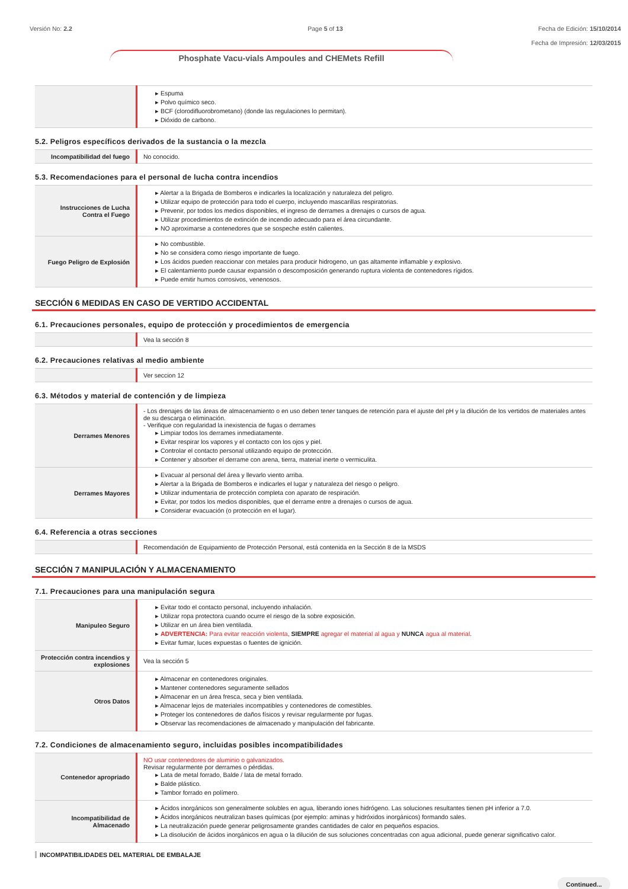Versión No: 2.2 Page 5 of 13 Fecha de Edición: 15/10/2014
Fecha de Impresión: 12/03/2015
Phosphate Vacu-vials Ampoules and CHEMets Refill
| | ▸ Espuma ▸ Polvo químico seco. ▸ BCF (clorodifluorobrometano) (donde las regulaciones lo permitan). ▸ Dióxido de carbono. |
5.2. Peligros específicos derivados de la sustancia o la mezcla
| Incompatibilidad del fuego | No conocido. |
5.3. Recomendaciones para el personal de lucha contra incendios
| Instrucciones de Lucha Contra el Fuego | ▸ Alertar a la Brigada de Bomberos e indicarles la localización y naturaleza del peligro. ▸ Utilizar equipo de protección para todo el cuerpo, incluyendo mascarillas respiratorias. ▸ Prevenir, por todos los medios disponibles, el ingreso de derrames a drenajes o cursos de agua. ▸ Utilizar procedimientos de extinción de incendio adecuado para el área circundante. ▸ NO aproximarse a contenedores que se sospeche estén calientes. |
| Fuego Peligro de Explosión | ▸ No combustible. ▸ No se considera como riesgo importante de fuego. ▸ Los ácidos pueden reaccionar con metales para producir hidrogeno, un gas altamente inflamable y explosivo. ▸ El calentamiento puede causar expansión o descomposición generando ruptura violenta de contenedores rígidos. ▸ Puede emitir humos corrosivos, venenosos. |
SECCIÓN 6 MEDIDAS EN CASO DE VERTIDO ACCIDENTAL
6.1. Precauciones personales, equipo de protección y procedimientos de emergencia
| | Vea la sección 8 |
6.2. Precauciones relativas al medio ambiente
| | Ver seccion 12 |
6.3. Métodos y material de contención y de limpieza
| Derrames Menores | - Los drenajes de las áreas de almacenamiento o en uso deben tener tanques de retención para el ajuste del pH y la dilución de los vertidos de materiales antes de su descarga o eliminación. - Verifique con regularidad la inexistencia de fugas o derrames ▸ Limpiar todos los derrames inmediatamente. ▸ Evitar respirar los vapores y el contacto con los ojos y piel. ▸ Controlar el contacto personal utilizando equipo de protección. ▸ Contener y absorber el derrame con arena, tierra, material inerte o vermiculita. |
| Derrames Mayores | ▸ Evacuar al personal del área y llevarlo viento arriba. ▸ Alertar a la Brigada de Bomberos e indicarles el lugar y naturaleza del riesgo o peligro. ▸ Utilizar indumentaria de protección completa con aparato de respiración. ▸ Evitar, por todos los medios disponibles, que el derrame entre a drenajes o cursos de agua. ▸ Considerar evacuación (o protección en el lugar). |
6.4. Referencia a otras secciones
| | Recomendación de Equipamiento de Protección Personal, está contenida en la Sección 8 de la MSDS |
SECCIÓN 7 MANIPULACIÓN Y ALMACENAMIENTO
7.1. Precauciones para una manipulación segura
| Manipuleo Seguro | ▸ Evitar todo el contacto personal, incluyendo inhalación. ▸ Utilizar ropa protectora cuando ocurre el riesgo de la sobre exposición. ▸ Utilizar en un área bien ventilada. ▸ ADVERTENCIA: Para evitar reacción violenta , SIEMPRE agregar el material al agua y NUNCA agua al material . ▸ Evitar fumar, luces expuestas o fuentes de ignición. |
| Protección contra incendios y explosiones | Vea la sección 5 |
| Otros Datos | ▸ Almacenar en contenedores originales. ▸ Mantener contenedores seguramente sellados ▸ Almacenar en un área fresca, seca y bien ventilada. ▸ Almacenar lejos de materiales incompatibles y contenedores de comestibles. ▸ Proteger los contenedores de daños físicos y revisar regularmente por fugas. ▸ Observar las recomendaciones de almacenado y manipulación del fabricante. |
7.2. Condiciones de almacenamiento seguro, incluidas posibles incompatibilidades
| Contenedor apropriado | NO usar contenedores de aluminio o galvanizados. Revisar regularmente por derrames o pérdidas. ▸ Lata de metal forrado, Balde / lata de metal forrado. ▸ Balde plástico. ▸ Tambor forrado en polímero. |
| Incompatibilidad de Almacenado | ▸ Ácidos inorgánicos son generalmente solubles en agua, liberando iones hidrógeno. Las soluciones resultantes tienen pH inferior a 7.0. ▸ Ácidos inorgánicos neutralizan bases químicas (por ejemplo: aminas y hidróxidos inorgánicos) formando sales. ▸ La neutralización puede generar peligrosamente grandes cantidades de calor en pequeños espacios. ▸ La disolución de ácidos inorgánicos en agua o la dilución de sus soluciones concentradas con agua adicional, puede generar significativo calor. |
INCOMPATIBILIDADES DEL MATERIAL DE EMBALAJE
Continued...